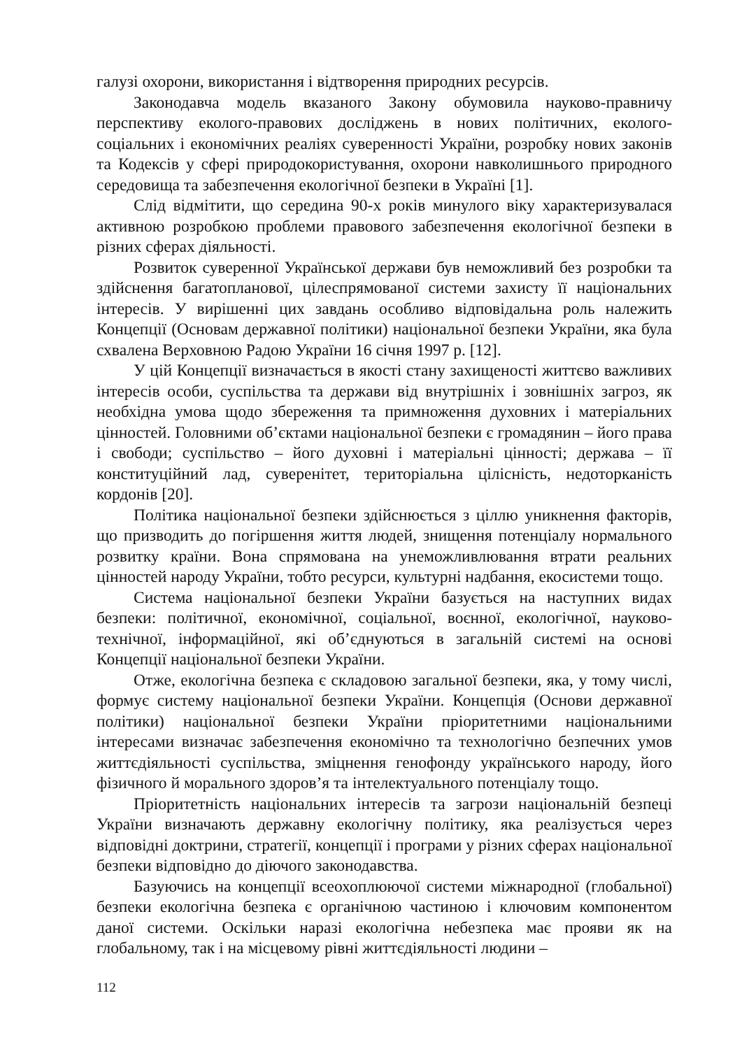галузі охорони, використання і відтворення природних ресурсів.
Законодавча модель вказаного Закону обумовила науково-правничу перспективу еколого-правових досліджень в нових політичних, еколого- соціальних і економічних реаліях суверенності України, розробку нових законів та Кодексів у сфері природокористування, охорони навколишнього природного середовища та забезпечення екологічної безпеки в Україні [1].
Слід відмітити, що середина 90-х років минулого віку характеризувалася активною розробкою проблеми правового забезпечення екологічної безпеки в різних сферах діяльності.
Розвиток суверенної Української держави був неможливий без розробки та здійснення багатопланової, цілеспрямованої системи захисту її національних інтересів. У вирішенні цих завдань особливо відповідальна роль належить Концепції (Основам державної політики) національної безпеки України, яка була схвалена Верховною Радою України 16 січня 1997 р. [12].
У цій Концепції визначається в якості стану захищеності життєво важливих інтересів особи, суспільства та держави від внутрішніх і зовнішніх загроз, як необхідна умова щодо збереження та примноження духовних і матеріальних цінностей. Головними об’єктами національної безпеки є громадянин – його права і свободи; суспільство – його духовні і матеріальні цінності; держава – її конституційний лад, суверенітет, територіальна цілісність, недоторканість кордонів [20].
Політика національної безпеки здійснюється з ціллю уникнення факторів, що призводить до погіршення життя людей, знищення потенціалу нормального розвитку країни. Вона спрямована на унеможливлювання втрати реальних цінностей народу України, тобто ресурси, культурні надбання, екосистеми тощо.
Система національної безпеки України базується на наступних видах безпеки: політичної, економічної, соціальної, воєнної, екологічної, науково-технічної, інформаційної, які об’єднуються в загальній системі на основі Концепції національної безпеки України.
Отже, екологічна безпека є складовою загальної безпеки, яка, у тому числі, формує систему національної безпеки України. Концепція (Основи державної політики) національної безпеки України пріоритетними національними інтересами визначає забезпечення економічно та технологічно безпечних умов життєдіяльності суспільства, зміцнення генофонду українського народу, його фізичного й морального здоров’я та інтелектуального потенціалу тощо.
Пріоритетність національних інтересів та загрози національній безпеці України визначають державну екологічну політику, яка реалізується через відповідні доктрини, стратегії, концепції і програми у різних сферах національної безпеки відповідно до діючого законодавства.
Базуючись на концепції всеохоплюючої системи міжнародної (глобальної) безпеки екологічна безпека є органічною частиною і ключовим компонентом даної системи. Оскільки наразі екологічна небезпека має прояви як на глобальному, так і на місцевому рівні життєдіяльності людини –
112